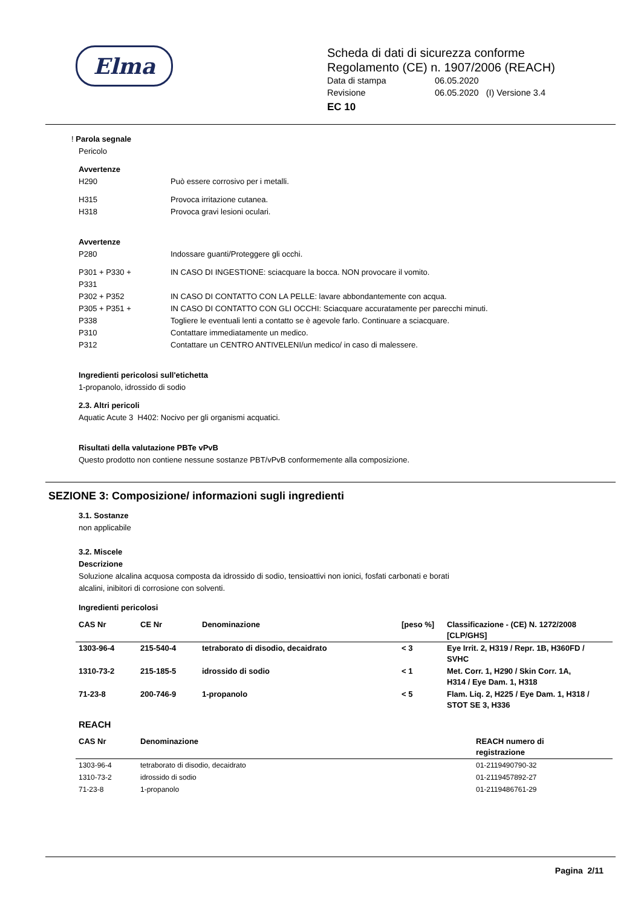Elma
Scheda di dati di sicurezza conforme
Regolamento (CE) n. 1907/2006 (REACH)
Data di stampa 06.05.2020
Revisione 06.05.2020 (I) Versione 3.4
EC 10
! Parola segnale
Pericolo
Avvertenze
H290 Può essere corrosivo per i metalli.
H315 Provoca irritazione cutanea.
H318 Provoca gravi lesioni oculari.
Avvertenze
P280 Indossare guanti/Proteggere gli occhi.
P301 + P330 +
P331 IN CASO DI INGESTIONE: sciacquare la bocca. NON provocare il vomito.
P302 + P352 IN CASO DI CONTATTO CON LA PELLE: lavare abbondantemente con acqua.
P305 + P351 +
P338 IN CASO DI CONTATTO CON GLI OCCHI: Sciacquare accuratamente per parecchi minuti.
Togliere le eventuali lenti a contatto se è agevole farlo. Continuare a sciacquare.
P310 Contattare immediatamente un medico.
P312 Contattare un CENTRO ANTIVELENI/un medico/ in caso di malessere.
Ingredienti pericolosi sull'etichetta
1-propanolo, idrossido di sodio
2.3. Altri pericoli
Aquatic Acute 3 H402: Nocivo per gli organismi acquatici.
Risultati della valutazione PBTe vPvB
Questo prodotto non contiene nessune sostanze PBT/vPvB conformemente alla composizione.
SEZIONE 3: Composizione/ informazioni sugli ingredienti
3.1. Sostanze
non applicabile
3.2. Miscele
Descrizione
Soluzione alcalina acquosa composta da idrossido di sodio, tensioattivi non ionici, fosfati carbonati e borati
alcalini, inibitori di corrosione con solventi.
Ingredienti pericolosi
| CAS Nr | CE Nr | Denominazione | [peso %] | Classificazione - (CE) N. 1272/2008 [CLP/GHS] |
| --- | --- | --- | --- | --- |
| 1303-96-4 | 215-540-4 | tetraborato di disodio, decaidrato | < 3 | Eye Irrit. 2, H319 / Repr. 1B, H360FD / SVHC |
| 1310-73-2 | 215-185-5 | idrossido di sodio | < 1 | Met. Corr. 1, H290 / Skin Corr. 1A, H314 / Eye Dam. 1, H318 |
| 71-23-8 | 200-746-9 | 1-propanolo | < 5 | Flam. Liq. 2, H225 / Eye Dam. 1, H318 / STOT SE 3, H336 |
REACH
| CAS Nr | Denominazione | REACH numero di registrazione |
| --- | --- | --- |
| 1303-96-4 | tetraborato di disodio, decaidrato | 01-2119490790-32 |
| 1310-73-2 | idrossido di sodio | 01-2119457892-27 |
| 71-23-8 | 1-propanolo | 01-2119486761-29 |
Pagina 2/11